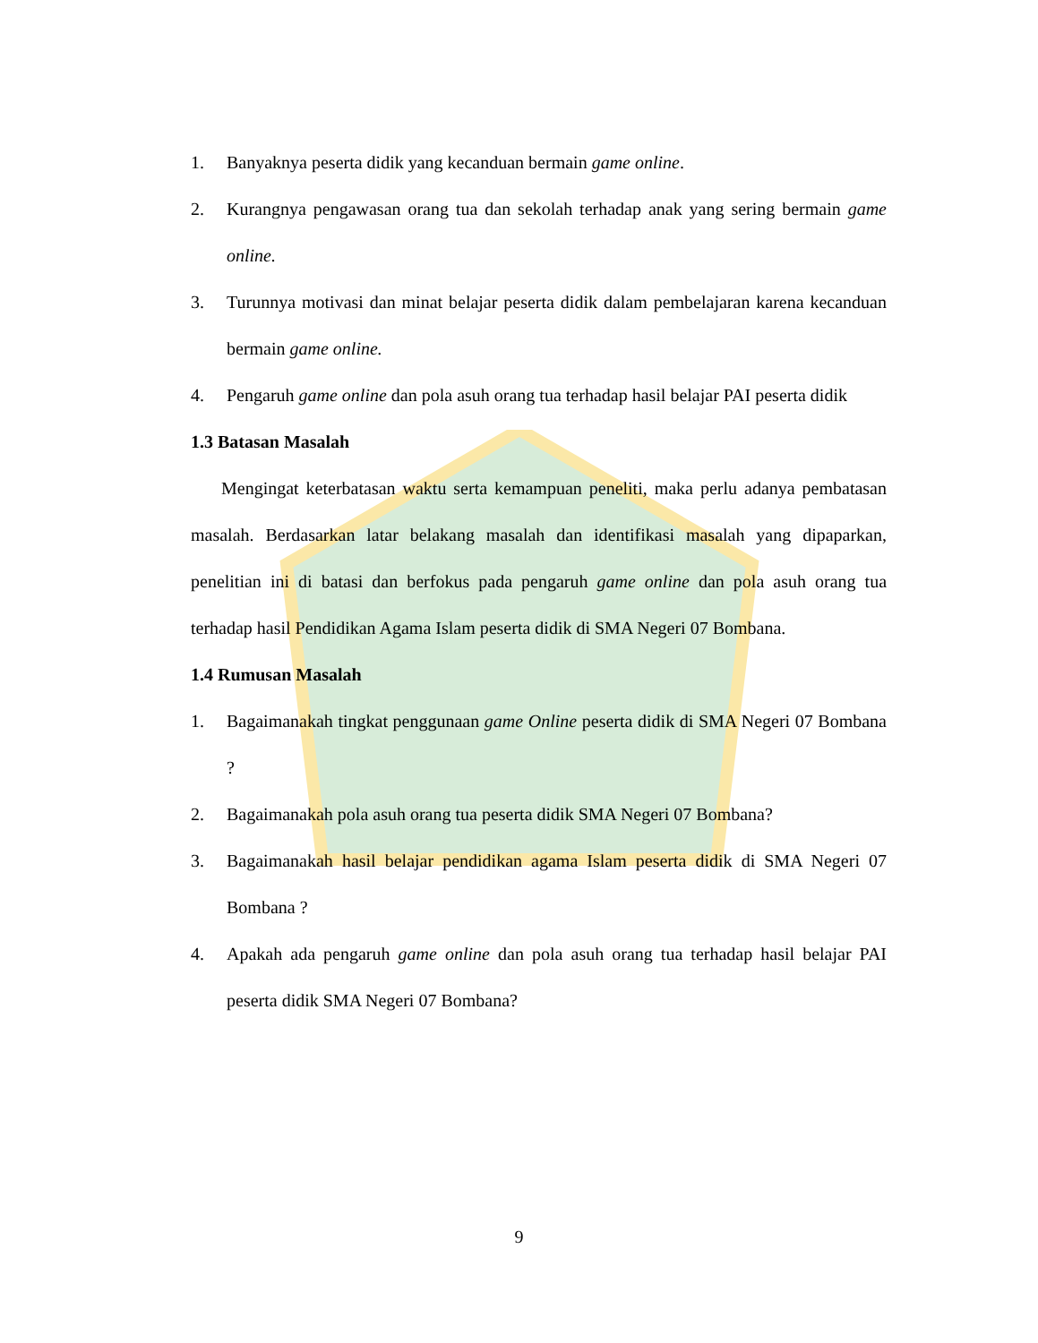1. Banyaknya peserta didik yang kecanduan bermain game online.
2. Kurangnya pengawasan orang tua dan sekolah terhadap anak yang sering bermain game online.
3. Turunnya motivasi dan minat belajar peserta didik dalam pembelajaran karena kecanduan bermain game online.
4. Pengaruh game online dan pola asuh orang tua terhadap hasil belajar PAI peserta didik
1.3 Batasan Masalah
Mengingat keterbatasan waktu serta kemampuan peneliti, maka perlu adanya pembatasan masalah. Berdasarkan latar belakang masalah dan identifikasi masalah yang dipaparkan, penelitian ini di batasi dan berfokus pada pengaruh game online dan pola asuh orang tua terhadap hasil Pendidikan Agama Islam peserta didik di SMA Negeri 07 Bombana.
1.4 Rumusan Masalah
1. Bagaimanakah tingkat penggunaan game Online peserta didik di SMA Negeri 07 Bombana ?
2. Bagaimanakah pola asuh orang tua peserta didik SMA Negeri 07 Bombana?
3. Bagaimanakah hasil belajar pendidikan agama Islam peserta didik di SMA Negeri 07 Bombana ?
4. Apakah ada pengaruh game online dan pola asuh orang tua terhadap hasil belajar PAI peserta didik SMA Negeri 07 Bombana?
9